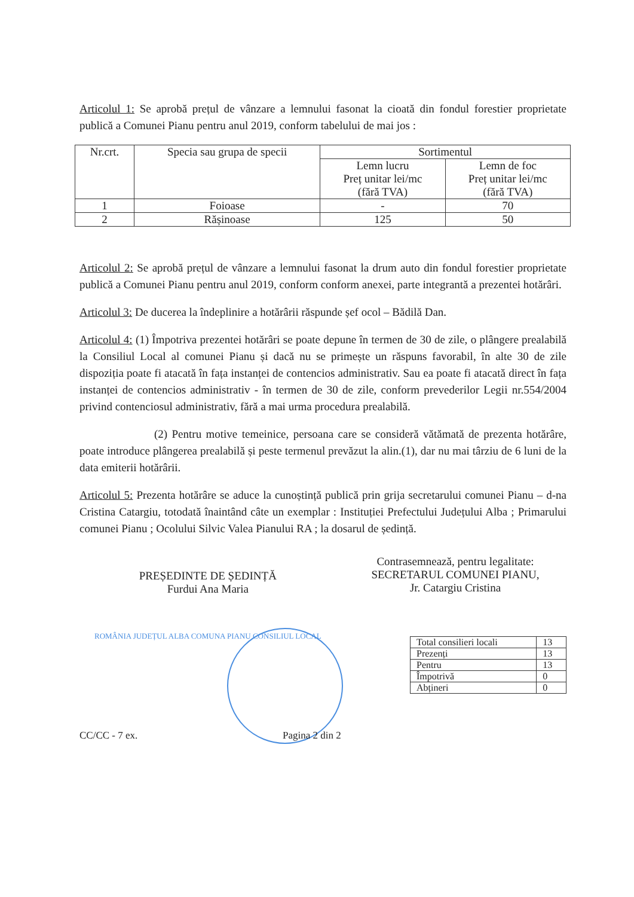Articolul 1: Se aprobă prețul de vânzare a lemnului fasonat la cioată din fondul forestier proprietate publică a Comunei Pianu pentru anul 2019, conform tabelului de mai jos :
| Nr.crt. | Specia sau grupa de specii | Sortimentul | |
| --- | --- | --- | --- |
| | | Lemn lucru Preț unitar lei/mc (fără TVA) | Lemn de foc Preț unitar lei/mc (fără TVA) |
| 1 | Foioase | - | 70 |
| 2 | Rășinoase | 125 | 50 |
Articolul 2: Se aprobă prețul de vânzare a lemnului fasonat la drum auto din fondul forestier proprietate publică a Comunei Pianu pentru anul 2019, conform conform anexei, parte integrantă a prezentei hotărâri.
Articolul 3: De ducerea la îndeplinire a hotărârii răspunde șef ocol – Bădilă Dan.
Articolul 4: (1) Împotriva prezentei hotărâri se poate depune în termen de 30 de zile, o plângere prealabilă la Consiliul Local al comunei Pianu și dacă nu se primește un răspuns favorabil, în alte 30 de zile dispoziția poate fi atacată în fața instanței de contencios administrativ. Sau ea poate fi atacată direct în fața instanței de contencios administrativ - în termen de 30 de zile, conform prevederilor Legii nr.554/2004 privind contenciosul administrativ, fără a mai urma procedura prealabilă.
(2) Pentru motive temeinice, persoana care se consideră vătămată de prezenta hotărâre, poate introduce plângerea prealabilă și peste termenul prevăzut la alin.(1), dar nu mai târziu de 6 luni de la data emiterii hotărârii.
Articolul 5: Prezenta hotărâre se aduce la cunoștință publică prin grija secretarului comunei Pianu – d-na Cristina Catargiu, totodată înaintând câte un exemplar : Instituției Prefectului Județului Alba ; Primarului comunei Pianu ; Ocolului Silvic Valea Pianului RA ; la dosarul de ședință.
PREȘEDINTE DE ȘEDINȚĂ
Furdui Ana Maria
ROMÂNIA JUDEȚUL ALBA COMUNA PIANU CONSILIUL LOCAL
Contrasemnează, pentru legalitate:
SECRETARUL COMUNEI PIANU,
Jr. Catargiu Cristina
| Total consilieri locali | 13 |
| Prezenți | 13 |
| Pentru | 13 |
| Împotrivă | 0 |
| Abțineri | 0 |
CC/CC - 7 ex. Pagina 2 din 2